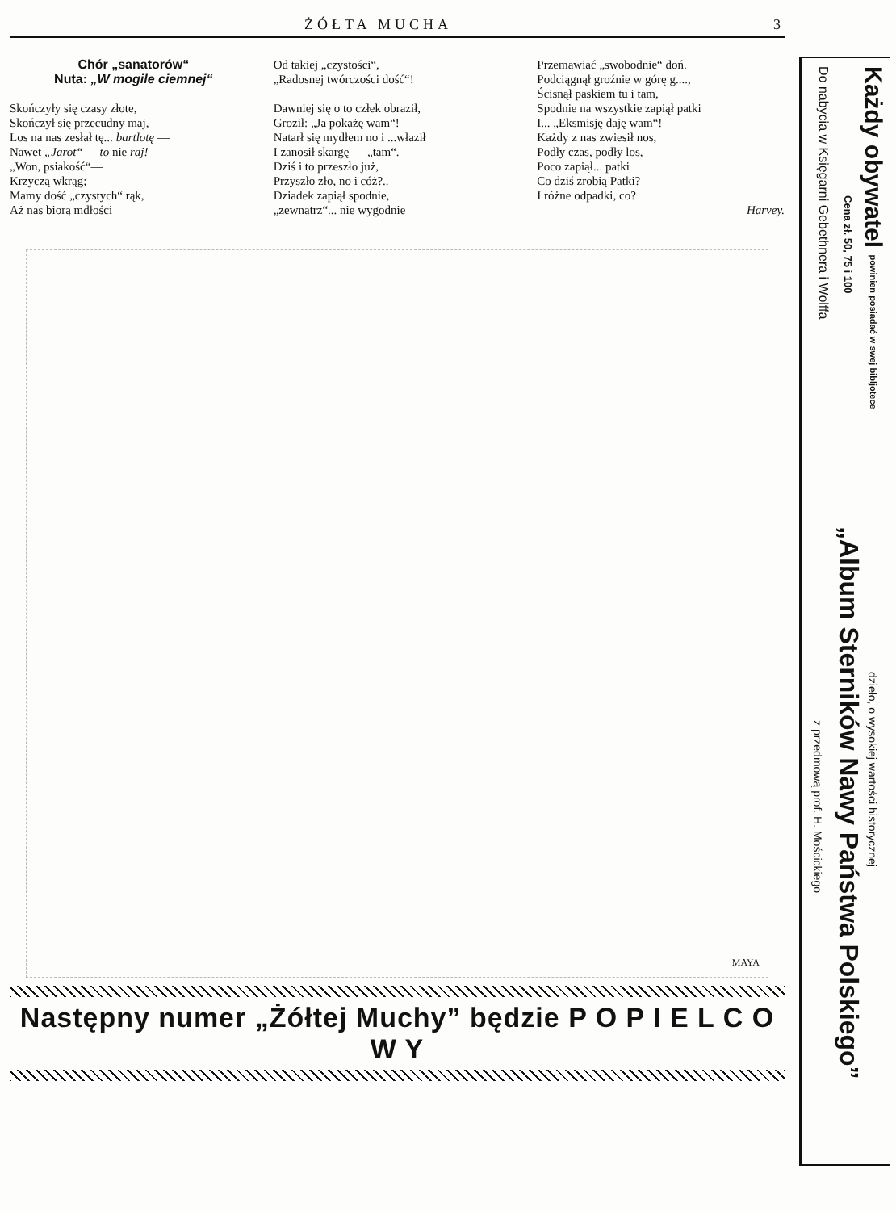ŻÓŁTA MUCHA 3
Chór „sanatorów“
Nuta: „W mogile ciemnej“
Skończyły się czasy złote,
Skończył się przecudny maj,
Los na nas zesłał tę... bartlotę —
Nawet „Jarot“ — to nie raj!
„Won, psiakość“—
Krzyczą wkrąg;
Mamy dość „czystych“ rąk,
Aż nas biorą mdłości
Od takiej „czystości“,
„Radosnej twórczości dość“!
Dawniej się o to człek obraził,
Groził: „Ja pokażę wam“!
Natarł się mydłem no i ...właził
I zanosił skargę — „tam“.
Dziś i to przeszło już,
Przyszło zło, no i cóż?..
Dziadek zapiął spodnie,
„zewnątrz“... nie wygodnie
Przemawiać „swobodnie“ doń.
Podciągnął groźnie w górę g....,
Ścisnął paskiem tu i tam,
Spodnie na wszystkie zapiął patki
I... „Eksmisję daję wam“!
Każdy z nas zwiesił nos,
Podły czas, podły los,
Poco zapiął... patki
Co dziś zrobią Patki?
I różne odpadki, co?
Harvey.
MAYA
Następny numer „Żółtej Muchy” będzie P O P I E L C O W Y
Każdy obywatel powinien posiadać w swej bibljotece
Cena zł. 50, 75 i 100
Do nabycia w Księgarni Gebethnera i Wolffa
dzieło, o wysokiej wartości historycznej
„Album Sterników Nawy Państwa Polskiego”
z przedmową prof. H. Mościckiego